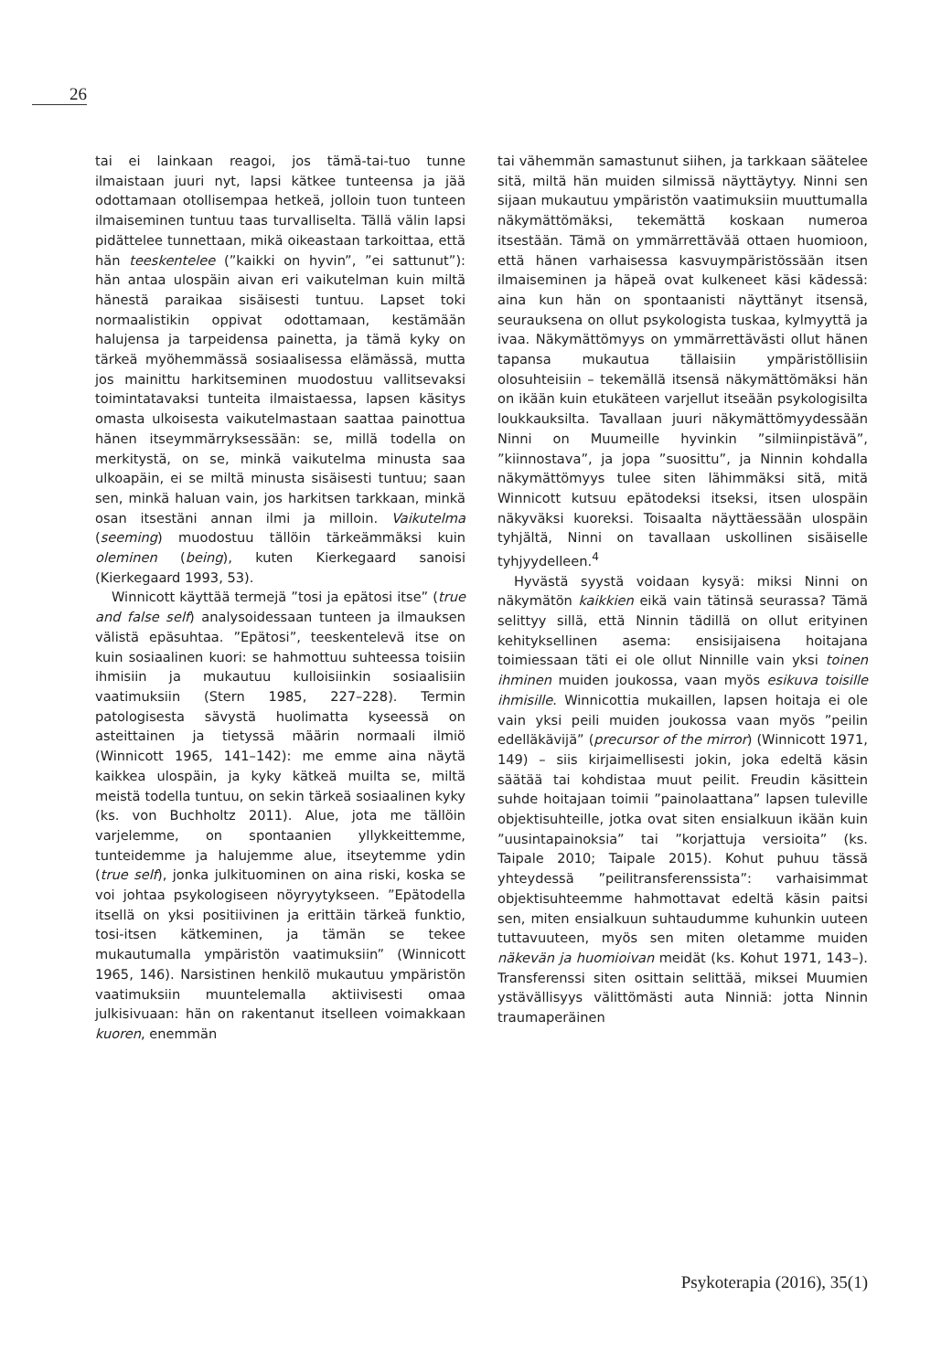26
tai ei lainkaan reagoi, jos tämä-tai-tuo tunne ilmaistaan juuri nyt, lapsi kätkee tunteensa ja jää odottamaan otollisempaa hetkeä, jolloin tuon tunteen ilmaiseminen tuntuu taas turvalliselta. Tällä välin lapsi pidättelee tunnettaan, mikä oikeastaan tarkoittaa, että hän teeskentelee (”kaikki on hyvin”, ”ei sattunut”): hän antaa ulospäin aivan eri vaikutelman kuin miltä hänestä paraikaa sisäisesti tuntuu. Lapset toki normaalistikin oppivat odottamaan, kestämään halujensa ja tarpeidensa painetta, ja tämä kyky on tärkeä myöhemmässä sosiaalisessa elämässä, mutta jos mainittu harkitseminen muodostuu vallitsevaksi toimintatavaksi tunteita ilmaistaessa, lapsen käsitys omasta ulkoisesta vaikutelmastaan saattaa painottua hänen itseymmärryksessään: se, millä todella on merkitystä, on se, minkä vaikutelma minusta saa ulkoapäin, ei se miltä minusta sisäisesti tuntuu; saan sen, minkä haluan vain, jos harkitsen tarkkaan, minkä osan itsestäni annan ilmi ja milloin. Vaikutelma (seeming) muodostuu tällöin tärkeämmäksi kuin oleminen (being), kuten Kierkegaard sanoisi (Kierkegaard 1993, 53).
Winnicott käyttää termejä ”tosi ja epätosi itse” (true and false self) analysoidessaan tunteen ja ilmauksen välistä epäsuhtaa. ”Epätosi”, teeskentelevä itse on kuin sosiaalinen kuori: se hahmottuu suhteessa toisiin ihmisiin ja mukautuu kulloisiinkin sosiaalisiin vaatimuksiin (Stern 1985, 227–228). Termin patologisesta sävystä huolimatta kyseessä on asteittainen ja tietyssä määrin normaali ilmiö (Winnicott 1965, 141–142): me emme aina näytä kaikkea ulospäin, ja kyky kätkeä muilta se, miltä meistä todella tuntuu, on sekin tärkeä sosiaalinen kyky (ks. von Buchholtz 2011). Alue, jota me tällöin varjelemme, on spontaanien yllykkeittemme, tunteidemme ja halujemme alue, itseytemme ydin (true self), jonka julkituominen on aina riski, koska se voi johtaa psykologiseen nöyryytykseen. ”Epätodella itsellä on yksi positiivinen ja erittäin tärkeä funktio, tosi-itsen kätkeminen, ja tämän se tekee mukautumalla ympäristön vaatimuksiin” (Winnicott 1965, 146). Narsistinen henkilö mukautuu ympäristön vaatimuksiin muuntelemalla aktiivisesti omaa julkisivuaan: hän on rakentanut itselleen voimakkaan kuoren, enemmän
tai vähemmän samastunut siihen, ja tarkkaan säätelee sitä, miltä hän muiden silmissä näyttäytyy. Ninni sen sijaan mukautuu ympäristön vaatimuksiin muuttumalla näkymättömäksi, tekemättä koskaan numeroa itsestään. Tämä on ymmärrettävää ottaen huomioon, että hänen varhaisessa kasvuympäristössään itsen ilmaiseminen ja häpeä ovat kulkeneet käsi kädessä: aina kun hän on spontaanisti näyttänyt itsensä, seurauksena on ollut psykologista tuskaa, kylmyyttä ja ivaa. Näkymättömyys on ymmärrettävästi ollut hänen tapansa mukautua tällaisiin ympäristöllisiin olosuhteisiin – tekemällä itsensä näkymättömäksi hän on ikään kuin etukäteen varjellut itseään psykologisilta loukkauksilta. Tavallaan juuri näkymättömyydessään Ninni on Muumeille hyvinkin ”silmiinpistävä”, ”kiinnostava”, ja jopa ”suosittu”, ja Ninnin kohdalla näkymättömyys tulee siten lähimmäksi sitä, mitä Winnicott kutsuu epätodeksi itseksi, itsen ulospäin näkyväksi kuoreksi. Toisaalta näyttäessään ulospäin tyhjältä, Ninni on tavallaan uskollinen sisäiselle tyhjyydelleen.<sup>4</sup>
Hyvästä syystä voidaan kysyä: miksi Ninni on näkymätön kaikkien eikä vain tätinsä seurassa? Tämä selittyy sillä, että Ninnin tädillä on ollut erityinen kehityksellinen asema: ensisijaisena hoitajana toimiessaan täti ei ole ollut Ninnille vain yksi toinen ihminen muiden joukossa, vaan myös esikuva toisille ihmisille. Winnicottia mukaillen, lapsen hoitaja ei ole vain yksi peili muiden joukossa vaan myös ”peilin edelläkävijä” (precursor of the mirror) (Winnicott 1971, 149) – siis kirjaimellisesti jokin, joka edeltä käsin säätää tai kohdistaa muut peilit. Freudin käsittein suhde hoitajaan toimii ”painolaattana” lapsen tuleville objektisuhteille, jotka ovat siten ensialkuun ikään kuin ”uusintapainoksia” tai ”korjattuja versioita” (ks. Taipale 2010; Taipale 2015). Kohut puhuu tässä yhteydessä ”peilitransferenssista”: varhaisimmat objektisuhteemme hahmottavat edeltä käsin paitsi sen, miten ensialkuun suhtaudumme kuhunkin uuteen tuttavuuteen, myös sen miten oletamme muiden näkevän ja huomioivan meidät (ks. Kohut 1971, 143–). Transferenssi siten osittain selittää, miksei Muumien ystävällisyys välittömästi auta Ninniä: jotta Ninnin traumaperäinen
Psykoterapia (2016), 35(1)